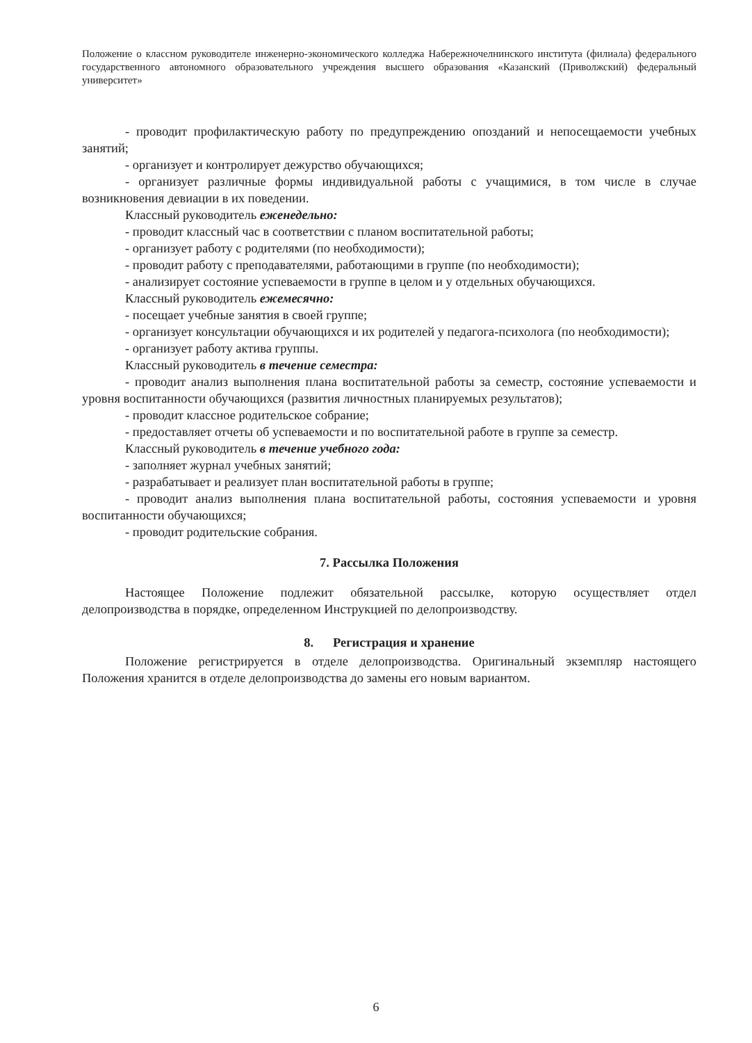Положение о классном руководителе инженерно-экономического колледжа Набережночелнинского института (филиала) федерального государственного автономного образовательного учреждения высшего образования «Казанский (Приволжский) федеральный университет»
- проводит профилактическую работу по предупреждению опозданий и непосещаемости учебных занятий;
- организует и контролирует дежурство обучающихся;
- организует различные формы индивидуальной работы с учащимися, в том числе в случае возникновения девиации в их поведении.
Классный руководитель еженедельно:
- проводит классный час в соответствии с планом воспитательной работы;
- организует работу с родителями (по необходимости);
- проводит работу с преподавателями, работающими в группе (по необходимости);
- анализирует состояние успеваемости в группе в целом и у отдельных обучающихся.
Классный руководитель ежемесячно:
- посещает учебные занятия в своей группе;
- организует консультации обучающихся и их родителей у педагога-психолога (по необходимости);
- организует работу актива группы.
Классный руководитель в течение семестра:
- проводит анализ выполнения плана воспитательной работы за семестр, состояние успеваемости и уровня воспитанности обучающихся (развития личностных планируемых результатов);
- проводит классное родительское собрание;
- предоставляет отчеты об успеваемости и по воспитательной работе в группе за семестр.
Классный руководитель в течение учебного года:
- заполняет журнал учебных занятий;
- разрабатывает и реализует план воспитательной работы в группе;
- проводит анализ выполнения плана воспитательной работы, состояния успеваемости и уровня воспитанности обучающихся;
- проводит родительские собрания.
7. Рассылка Положения
Настоящее Положение подлежит обязательной рассылке, которую осуществляет отдел делопроизводства в порядке, определенном Инструкцией по делопроизводству.
8. Регистрация и хранение
Положение регистрируется в отделе делопроизводства. Оригинальный экземпляр настоящего Положения хранится в отделе делопроизводства до замены его новым вариантом.
6